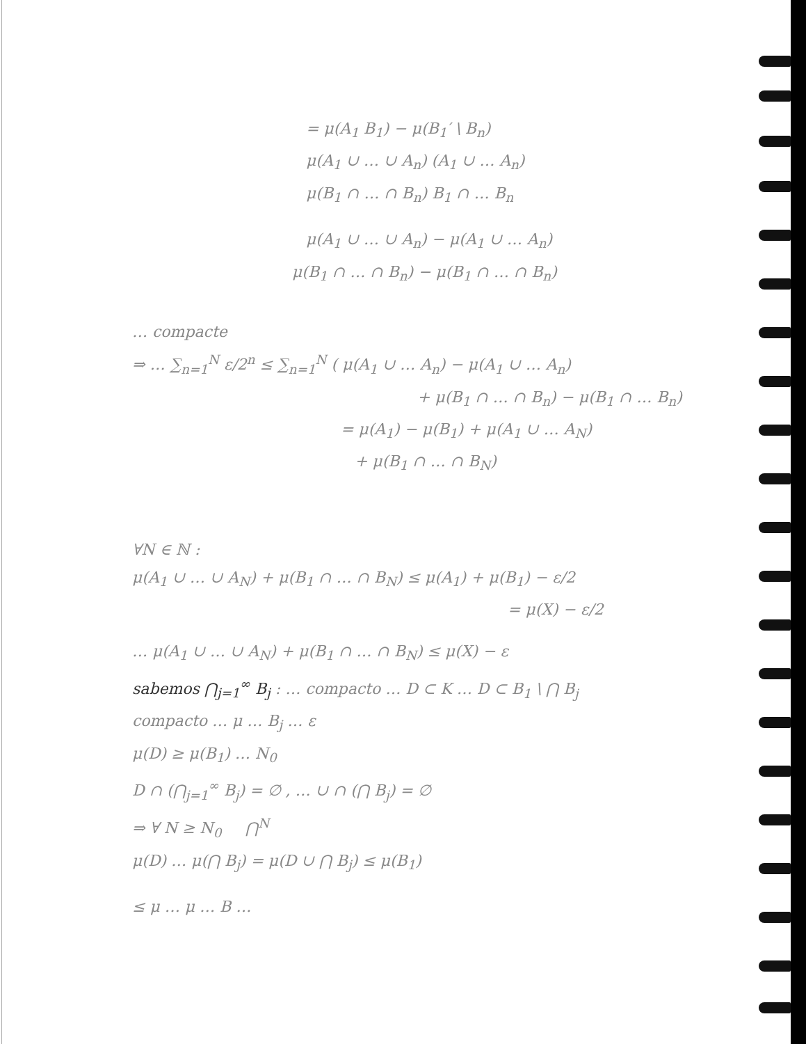= μ(A<sub>1</sub> B<sub>1</sub>) − μ(B<sub>1</sub>′ \ B<sub>n</sub>)
μ(A<sub>1</sub> ∪ … ∪ A<sub>n</sub>) (A<sub>1</sub> ∪ … A<sub>n</sub>)
μ(B<sub>1</sub> ∩ … ∩ B<sub>n</sub>) B<sub>1</sub> ∩ … B<sub>n</sub>
μ(A<sub>1</sub> ∪ … ∪ A<sub>n</sub>) − μ(A<sub>1</sub> ∪ … A<sub>n</sub>)
μ(B<sub>1</sub> ∩ … ∩ B<sub>n</sub>) − μ(B<sub>1</sub> ∩ … ∩ B<sub>n</sub>)
… compacte
⇒ … ∑<sub>n=1</sub><sup>N</sup> ε/2<sup>n</sup> ≤ ∑<sub>n=1</sub><sup>N</sup> ( μ(A<sub>1</sub> ∪ … A<sub>n</sub>) − μ(A<sub>1</sub> ∪ … A<sub>n</sub>)
+ μ(B<sub>1</sub> ∩ … ∩ B<sub>n</sub>) − μ(B<sub>1</sub> ∩ … B<sub>n</sub>)
= μ(A<sub>1</sub>) − μ(B<sub>1</sub>) + μ(A<sub>1</sub> ∪ … A<sub>N</sub>)
+ μ(B<sub>1</sub> ∩ … ∩ B<sub>N</sub>)
∀N ∈ ℕ :
μ(A<sub>1</sub> ∪ … ∪ A<sub>N</sub>) + μ(B<sub>1</sub> ∩ … ∩ B<sub>N</sub>) ≤ μ(A<sub>1</sub>) + μ(B<sub>1</sub>) − ε/2
= μ(X) − ε/2
… μ(A<sub>1</sub> ∪ … ∪ A<sub>N</sub>) + μ(B<sub>1</sub> ∩ … ∩ B<sub>N</sub>) ≤ μ(X) − ε
sabemos ⋂<sub>j=1</sub><sup>∞</sup> B<sub>j</sub> : … compacto … D ⊂ K … D ⊂ B<sub>1</sub> \ ⋂ B<sub>j</sub>
compacto … μ … B<sub>j</sub> … ε
μ(D) ≥ μ(B<sub>1</sub>) … N<sub>0</sub>
D ∩ (⋂<sub>j=1</sub><sup>∞</sup> B<sub>j</sub>) = ∅ , … ∪ ∩ (⋂ B<sub>j</sub>) = ∅
⇒ ∀ N ≥ N<sub>0</sub> ⋂<sup>N</sup>
μ(D) … μ(⋂ B<sub>j</sub>) = μ(D ∪ ⋂ B<sub>j</sub>) ≤ μ(B<sub>1</sub>)
≤ μ … μ … B …